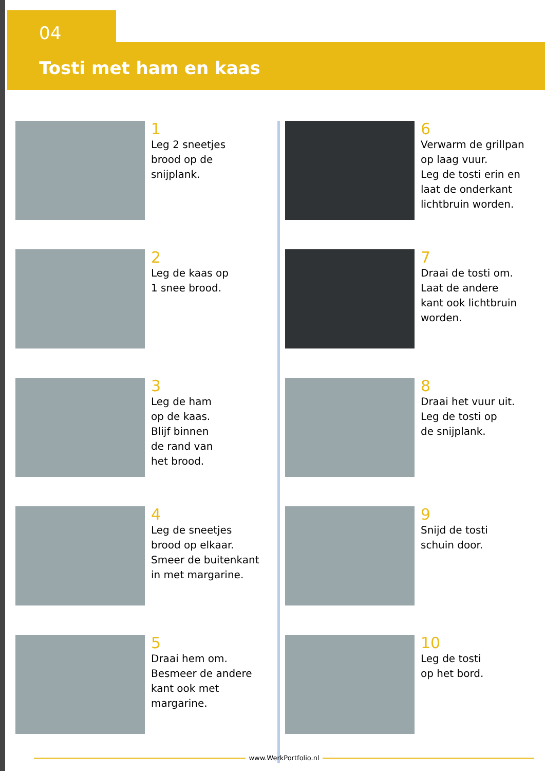04
Tosti met ham en kaas
1
Leg 2 sneetjes
brood op de
snijplank.
2
Leg de kaas op
1 snee brood.
3
Leg de ham
op de kaas.
Blijf binnen
de rand van
het brood.
4
Leg de sneetjes
brood op elkaar.
Smeer de buitenkant
in met margarine.
5
Draai hem om.
Besmeer de andere
kant ook met
margarine.
6
Verwarm de grillpan
op laag vuur.
Leg de tosti erin en
laat de onderkant
lichtbruin worden.
7
Draai de tosti om.
Laat de andere
kant ook lichtbruin
worden.
8
Draai het vuur uit.
Leg de tosti op
de snijplank.
9
Snijd de tosti
schuin door.
10
Leg de tosti
op het bord.
www.WerkPortfolio.nl